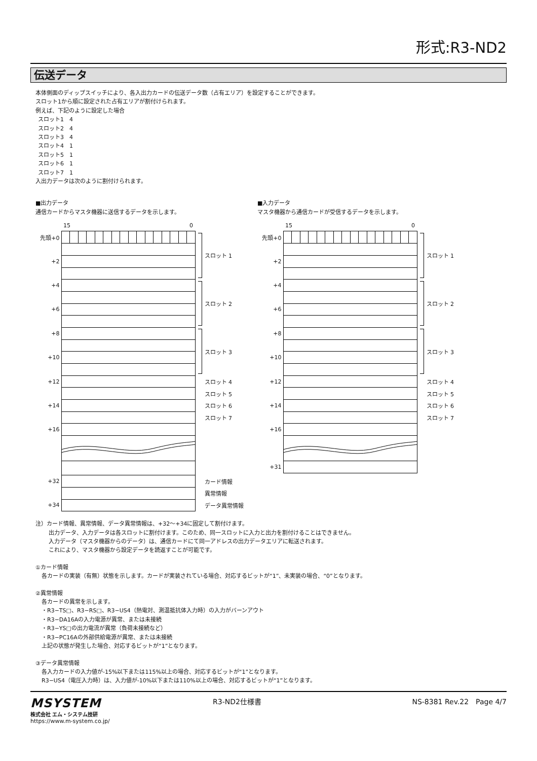形式:R3-ND2
伝送データ
本体側面のディップスイッチにより、各入出力カードの伝送データ数（占有エリア）を設定することができます。
スロット1から順に設定された占有エリアが割付けられます。
例えば、下記のように設定した場合
スロット1　4
スロット2　4
スロット3　4
スロット4　1
スロット5　1
スロット6　1
スロット7　1
入出力データは次のように割付けられます。
■出力データ
通信カードからマスタ機器に送信するデータを示します。
| | 15 0 | |
| 先頭+0 | | スロット 1 |
| +2 | | |
| +4 | | スロット 2 |
| +6 | | |
| +8 | | スロット 3 |
| +10 | | |
| +12 | | スロット 4 |
| | | スロット 5 |
| +14 | | スロット 6 |
| | | スロット 7 |
| +16 | | |
| +32 | | カード情報 |
| | | 異常情報 |
| +34 | | データ異常情報 |
■入力データ
マスタ機器から通信カードが受信するデータを示します。
| | 15 0 | |
| 先頭+0 | | スロット 1 |
| +2 | | |
| +4 | | スロット 2 |
| +6 | | |
| +8 | | スロット 3 |
| +10 | | |
| +12 | | スロット 4 |
| | | スロット 5 |
| +14 | | スロット 6 |
| | | スロット 7 |
| +16 | | |
| +31 | | |
注）カード情報、異常情報、データ異常情報は、+32〜+34に固定して割付けます。
出力データ、入力データは各スロットに割付けます。このため、同一スロットに入力と出力を割付けることはできません。
入力データ（マスタ機器からのデータ）は、通信カードにて同一アドレスの出力データエリアに転送されます。
これにより、マスタ機器から設定データを読返すことが可能です。
①カード情報
各カードの実装（有無）状態を示します。カードが実装されている場合、対応するビットが“1”、未実装の場合、“0”となります。
②異常情報
各カードの異常を示します。
・R3−TS□、R3−RS□、R3−US4（熱電対、測温抵抗体入力時）の入力がバーンアウト
・R3−DA16Aの入力電源が異常、または未接続
・R3−YS□の出力電流が異常（負荷未接続など）
・R3−PC16Aの外部供給電源が異常、または未接続
上記の状態が発生した場合、対応するビットが“1”となります。
③データ異常情報
各入力カードの入力値が-15%以下または115%以上の場合、対応するビットが“1”となります。
R3−US4（電圧入力時）は、入力値が-10%以下または110%以上の場合、対応するビットが“1”となります。
MSYSTEM
株式会社 エム・システム技研
https://www.m-system.co.jp/
R3-ND2仕様書 NS-8381 Rev.22　Page 4/7